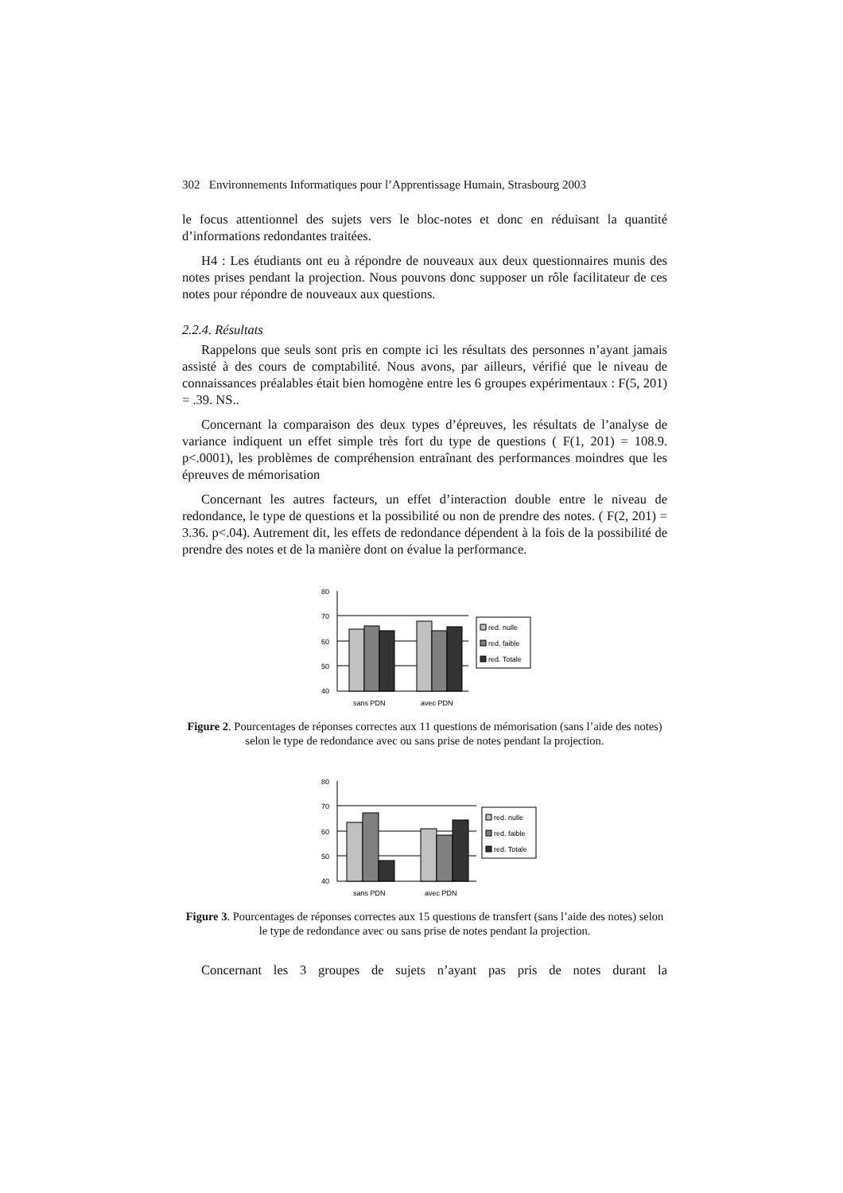302 Environnements Informatiques pour l’Apprentissage Humain, Strasbourg 2003
le focus attentionnel des sujets vers le bloc-notes et donc en réduisant la quantité d’informations redondantes traitées.
H4 : Les étudiants ont eu à répondre de nouveaux aux deux questionnaires munis des notes prises pendant la projection. Nous pouvons donc supposer un rôle facilitateur de ces notes pour répondre de nouveaux aux questions.
2.2.4. Résultats
Rappelons que seuls sont pris en compte ici les résultats des personnes n’ayant jamais assisté à des cours de comptabilité. Nous avons, par ailleurs, vérifié que le niveau de connaissances préalables était bien homogène entre les 6 groupes expérimentaux : F(5, 201) = .39. NS..
Concernant la comparaison des deux types d’épreuves, les résultats de l’analyse de variance indiquent un effet simple très fort du type de questions ( F(1, 201) = 108.9. p<.0001), les problèmes de compréhension entraînant des performances moindres que les épreuves de mémorisation
Concernant les autres facteurs, un effet d’interaction double entre le niveau de redondance, le type de questions et la possibilité ou non de prendre des notes. ( F(2, 201) = 3.36. p<.04). Autrement dit, les effets de redondance dépendent à la fois de la possibilité de prendre des notes et de la manière dont on évalue la performance.
80
70
60
50
40
sans PDN
avec PDN
red. nulle
red. faible
red. Totale
Figure 2. Pourcentages de réponses correctes aux 11 questions de mémorisation (sans l’aide des notes) selon le type de redondance avec ou sans prise de notes pendant la projection.
80
70
60
50
40
sans PDN
avec PDN
red. nulle
red. faible
red. Totale
Figure 3. Pourcentages de réponses correctes aux 15 questions de transfert (sans l’aide des notes) selon le type de redondance avec ou sans prise de notes pendant la projection.
Concernant les 3 groupes de sujets n’ayant pas pris de notes durant la